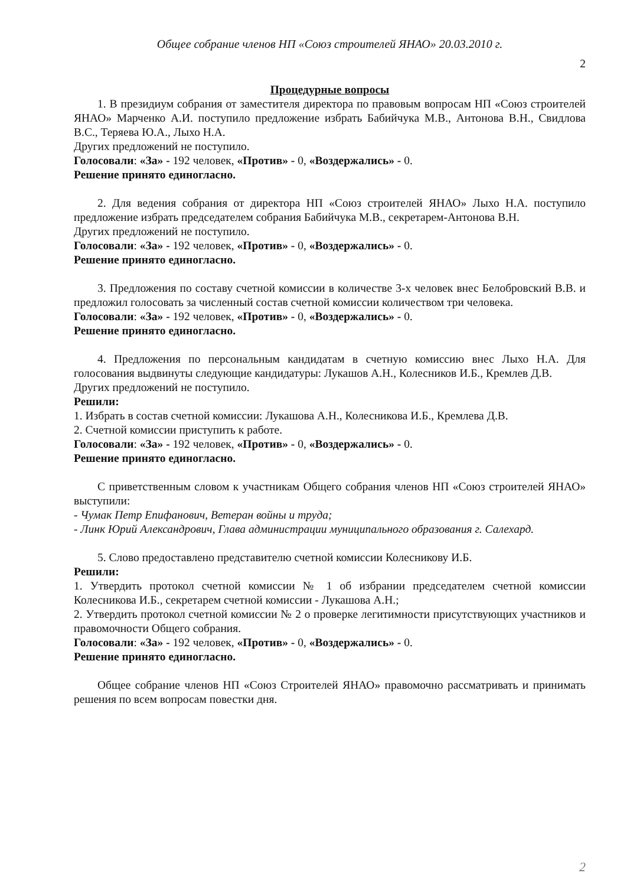Общее собрание членов НП «Союз строителей ЯНАО» 20.03.2010 г.
2
Процедурные вопросы
1. В президиум собрания от заместителя директора по правовым вопросам НП «Союз строителей ЯНАО» Марченко А.И. поступило предложение избрать Бабийчука М.В., Антонова В.Н., Свидлова В.С., Теряева Ю.А., Лыхо Н.А.
Других предложений не поступило.
Голосовали: «За» - 192 человек, «Против» - 0, «Воздержались» - 0.
Решение принято единогласно.
2. Для ведения собрания от директора НП «Союз строителей ЯНАО» Лыхо Н.А. поступило предложение избрать председателем собрания Бабийчука М.В., секретарем-Антонова В.Н.
Других предложений не поступило.
Голосовали: «За» - 192 человек, «Против» - 0, «Воздержались» - 0.
Решение принято единогласно.
3. Предложения по составу счетной комиссии в количестве 3-х человек внес Белобровский В.В. и предложил голосовать за численный состав счетной комиссии количеством три человека.
Голосовали: «За» - 192 человек, «Против» - 0, «Воздержались» - 0.
Решение принято единогласно.
4. Предложения по персональным кандидатам в счетную комиссию внес Лыхо Н.А. Для голосования выдвинуты следующие кандидатуры: Лукашов А.Н., Колесников И.Б., Кремлев Д.В.
Других предложений не поступило.
Решили:
1. Избрать в состав счетной комиссии: Лукашова А.Н., Колесникова И.Б., Кремлева Д.В.
2. Счетной комиссии приступить к работе.
Голосовали: «За» - 192 человек, «Против» - 0, «Воздержались» - 0.
Решение принято единогласно.
С приветственным словом к участникам Общего собрания членов НП «Союз строителей ЯНАО» выступили:
- Чумак Петр Епифанович, Ветеран войны и труда;
- Линк Юрий Александрович, Глава администрации муниципального образования г. Салехард.
5. Слово предоставлено представителю счетной комиссии Колесникову И.Б.
Решили:
1. Утвердить протокол счетной комиссии № 1 об избрании председателем счетной комиссии Колесникова И.Б., секретарем счетной комиссии - Лукашова А.Н.;
2. Утвердить протокол счетной комиссии № 2 о проверке легитимности присутствующих участников и правомочности Общего собрания.
Голосовали: «За» - 192 человек, «Против» - 0, «Воздержались» - 0.
Решение принято единогласно.
Общее собрание членов НП «Союз Строителей ЯНАО» правомочно рассматривать и принимать решения по всем вопросам повестки дня.
2